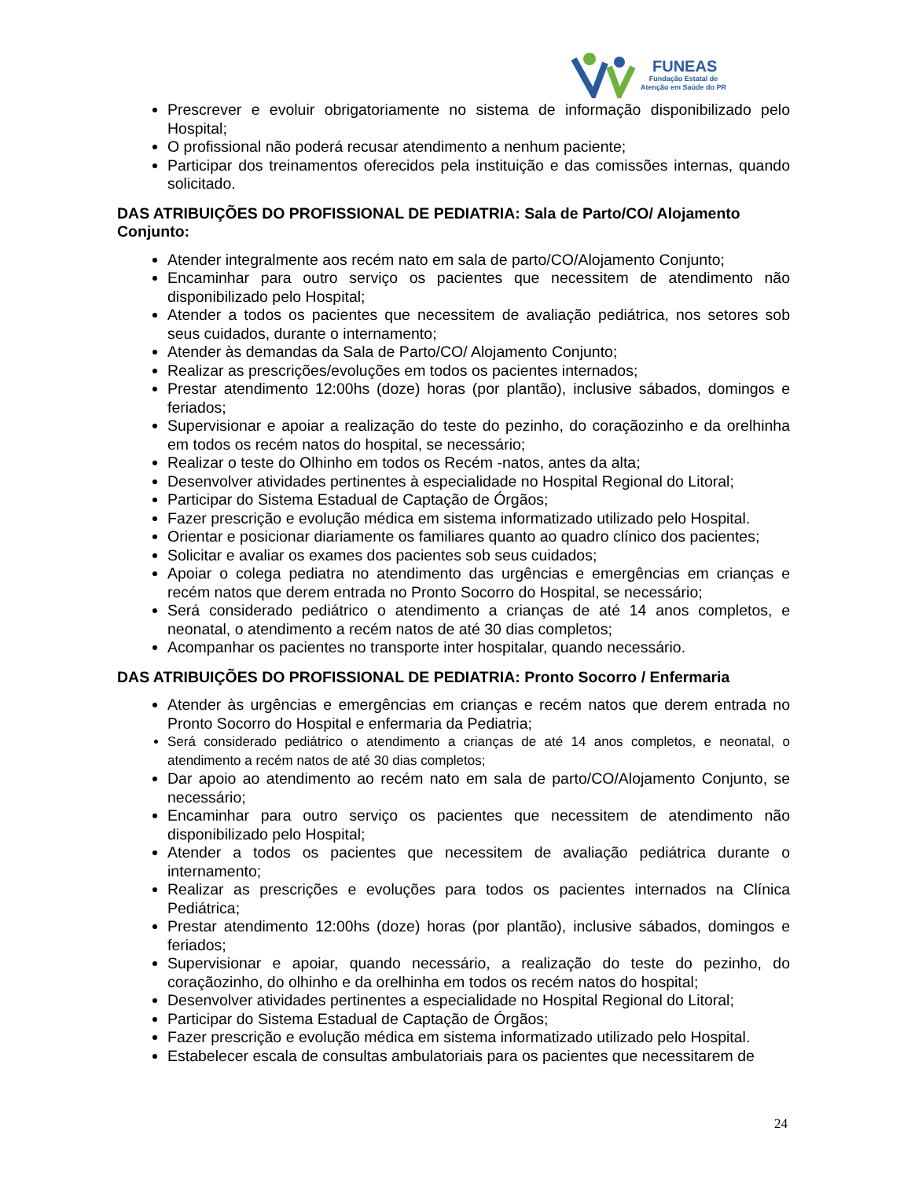FUNEAS
Fundação Estatal de
Atenção em Saúde do PR
Prescrever e evoluir obrigatoriamente no sistema de informação disponibilizado pelo Hospital;
O profissional não poderá recusar atendimento a nenhum paciente;
Participar dos treinamentos oferecidos pela instituição e das comissões internas, quando solicitado.
DAS ATRIBUIÇÕES DO PROFISSIONAL DE PEDIATRIA: Sala de Parto/CO/ Alojamento Conjunto:
Atender integralmente aos recém nato em sala de parto/CO/Alojamento Conjunto;
Encaminhar para outro serviço os pacientes que necessitem de atendimento não disponibilizado pelo Hospital;
Atender a todos os pacientes que necessitem de avaliação pediátrica, nos setores sob seus cuidados, durante o internamento;
Atender às demandas da Sala de Parto/CO/ Alojamento Conjunto;
Realizar as prescrições/evoluções em todos os pacientes internados;
Prestar atendimento 12:00hs (doze) horas (por plantão), inclusive sábados, domingos e feriados;
Supervisionar e apoiar a realização do teste do pezinho, do coraçãozinho e da orelhinha em todos os recém natos do hospital, se necessário;
Realizar o teste do Olhinho em todos os Recém -natos, antes da alta;
Desenvolver atividades pertinentes à especialidade no Hospital Regional do Litoral;
Participar do Sistema Estadual de Captação de Órgãos;
Fazer prescrição e evolução médica em sistema informatizado utilizado pelo Hospital.
Orientar e posicionar diariamente os familiares quanto ao quadro clínico dos pacientes;
Solicitar e avaliar os exames dos pacientes sob seus cuidados;
Apoiar o colega pediatra no atendimento das urgências e emergências em crianças e recém natos que derem entrada no Pronto Socorro do Hospital, se necessário;
Será considerado pediátrico o atendimento a crianças de até 14 anos completos, e neonatal, o atendimento a recém natos de até 30 dias completos;
Acompanhar os pacientes no transporte inter hospitalar, quando necessário.
DAS ATRIBUIÇÕES DO PROFISSIONAL DE PEDIATRIA: Pronto Socorro / Enfermaria
Atender às urgências e emergências em crianças e recém natos que derem entrada no Pronto Socorro do Hospital e enfermaria da Pediatria;
Será considerado pediátrico o atendimento a crianças de até 14 anos completos, e neonatal, o atendimento a recém natos de até 30 dias completos;
Dar apoio ao atendimento ao recém nato em sala de parto/CO/Alojamento Conjunto, se necessário;
Encaminhar para outro serviço os pacientes que necessitem de atendimento não disponibilizado pelo Hospital;
Atender a todos os pacientes que necessitem de avaliação pediátrica durante o internamento;
Realizar as prescrições e evoluções para todos os pacientes internados na Clínica Pediátrica;
Prestar atendimento 12:00hs (doze) horas (por plantão), inclusive sábados, domingos e feriados;
Supervisionar e apoiar, quando necessário, a realização do teste do pezinho, do coraçãozinho, do olhinho e da orelhinha em todos os recém natos do hospital;
Desenvolver atividades pertinentes a especialidade no Hospital Regional do Litoral;
Participar do Sistema Estadual de Captação de Órgãos;
Fazer prescrição e evolução médica em sistema informatizado utilizado pelo Hospital.
Estabelecer escala de consultas ambulatoriais para os pacientes que necessitarem de
24